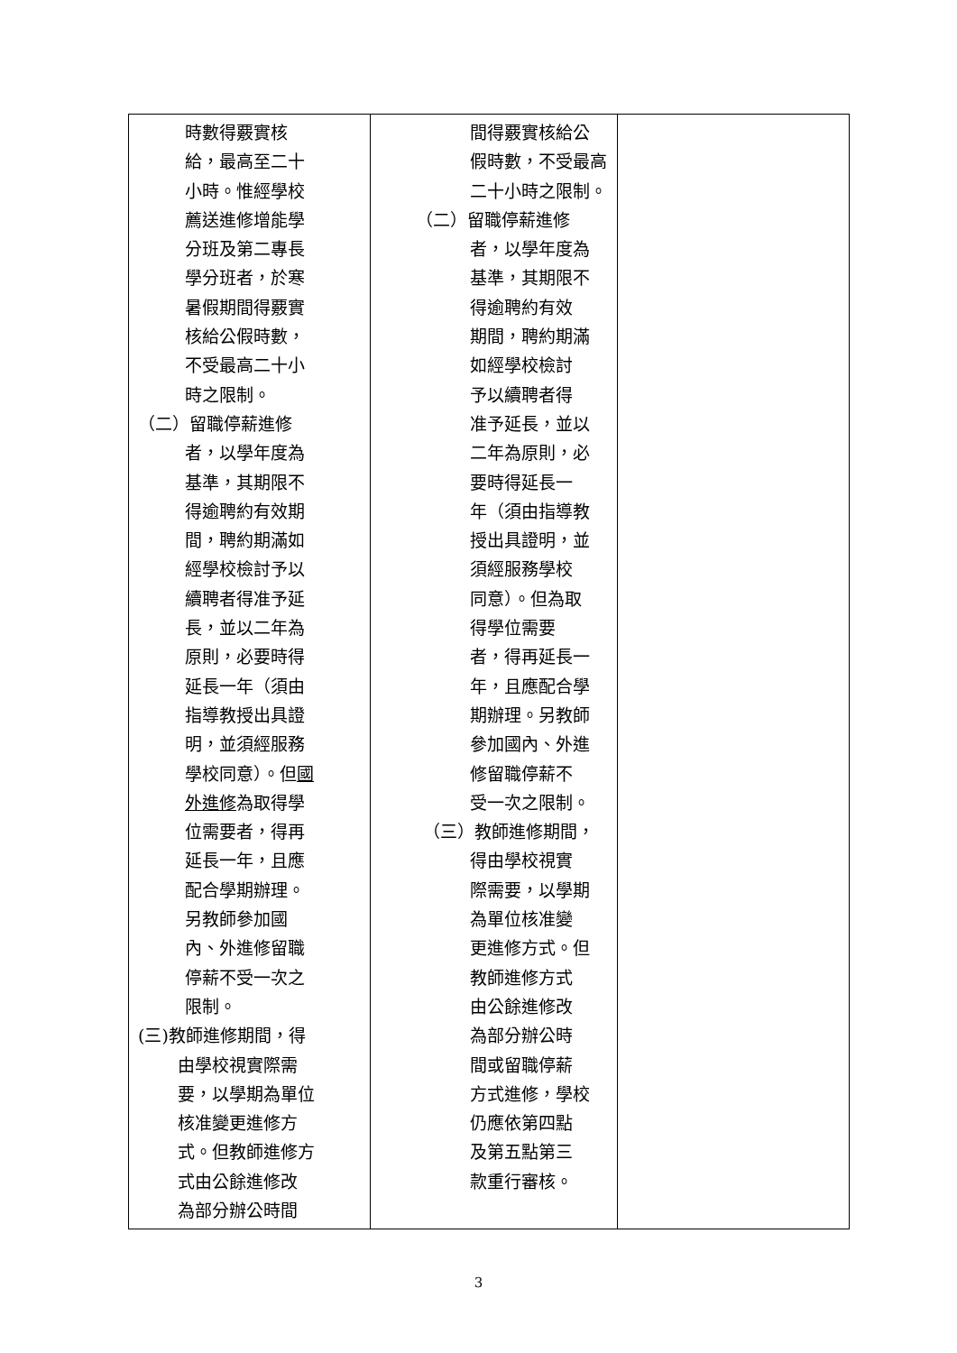| 時數得覈實核 給，最高至二十 小時。惟經學校 薦送進修增能學 分班及第二專長 學分班者，於寒 暑假期間得覈實 核給公假時數， 不受最高二十小 時之限制。 （二）留職停薪進修 者，以學年度為 基準，其期限不 得逾聘約有效期 間，聘約期滿如 經學校檢討予以 續聘者得准予延 長，並以二年為 原則，必要時得 延長一年（須由 指導教授出具證 明，並須經服務 學校同意）。但 國 外進修 為取得學 位需要者，得再 延長一年，且應 配合學期辦理。 另教師參加國 內、外進修留職 停薪不受一次之 限制。 (三)教師進修期間，得 由學校視實際需 要，以學期為單位 核准變更進修方 式。但教師進修方 式由公餘進修改 為部分辦公時間 | 間得覈實核給公 假時數，不受最高 二十小時之限制。 （二）留職停薪進修 者，以學年度為 基準，其期限不 得逾聘約有效 期間，聘約期滿 如經學校檢討 予以續聘者得 准予延長，並以 二年為原則，必 要時得延長一 年（須由指導教 授出具證明，並 須經服務學校 同意）。但為取 得學位需要 者，得再延長一 年，且應配合學 期辦理。另教師 參加國內、外進 修留職停薪不 受一次之限制。 （三）教師進修期間， 得由學校視實 際需要，以學期 為單位核准變 更進修方式。但 教師進修方式 由公餘進修改 為部分辦公時 間或留職停薪 方式進修，學校 仍應依第四點 及第五點第三 款重行審核。 | |
3